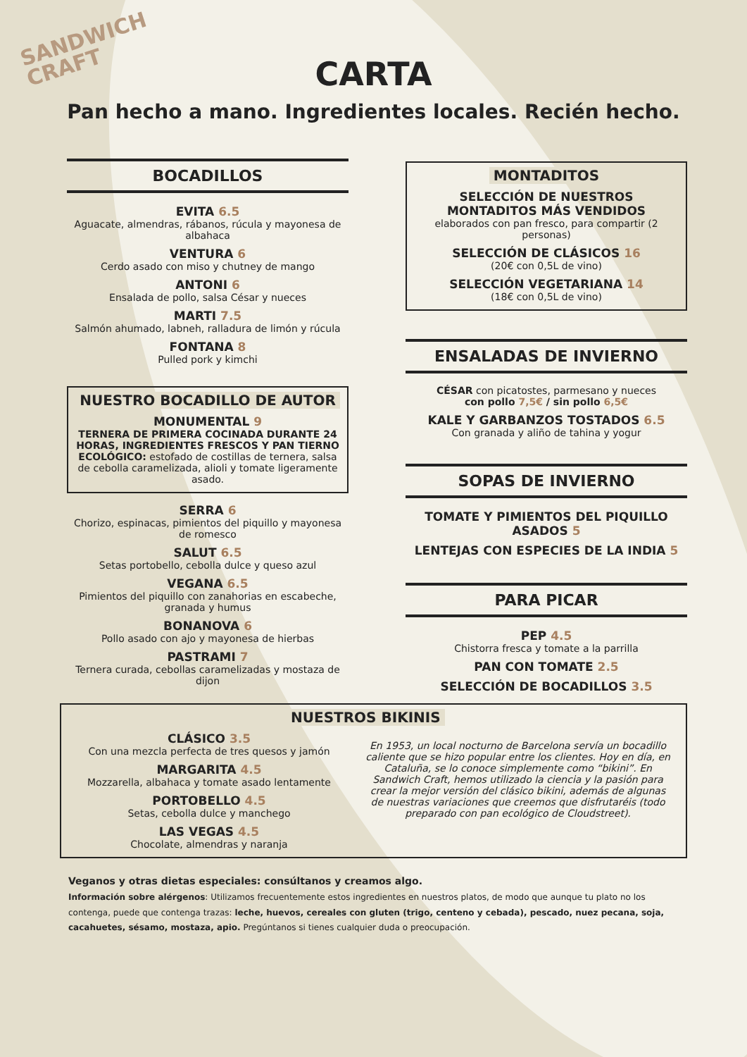SANDWICH
CRAFT
CARTA
Pan hecho a mano. Ingredientes locales. Recién hecho.
BOCADILLOS
EVITA 6.5
Aguacate, almendras, rábanos, rúcula y mayonesa de albahaca
VENTURA 6
Cerdo asado con miso y chutney de mango
ANTONI 6
Ensalada de pollo, salsa César y nueces
MARTI 7.5
Salmón ahumado, labneh, ralladura de limón y rúcula
FONTANA 8
Pulled pork y kimchi
NUESTRO BOCADILLO DE AUTOR
MONUMENTAL 9
TERNERA DE PRIMERA COCINADA DURANTE 24 HORAS, INGREDIENTES FRESCOS Y PAN TIERNO ECOLÓGICO: estofado de costillas de ternera, salsa de cebolla caramelizada, alioli y tomate ligeramente asado.
SERRA 6
Chorizo, espinacas, pimientos del piquillo y mayonesa de romesco
SALUT 6.5
Setas portobello, cebolla dulce y queso azul
VEGANA 6.5
Pimientos del piquillo con zanahorias en escabeche, granada y humus
BONANOVA 6
Pollo asado con ajo y mayonesa de hierbas
PASTRAMI 7
Ternera curada, cebollas caramelizadas y mostaza de dijon
MONTADITOS
SELECCIÓN DE NUESTROS MONTADITOS MÁS VENDIDOS
elaborados con pan fresco, para compartir (2 personas)
SELECCIÓN DE CLÁSICOS 16
(20€ con 0,5L de vino)
SELECCIÓN VEGETARIANA 14
(18€ con 0,5L de vino)
ENSALADAS DE INVIERNO
CÉSAR con picatostes, parmesano y nueces
con pollo 7,5€ / sin pollo 6,5€
KALE Y GARBANZOS TOSTADOS 6.5
Con granada y aliño de tahina y yogur
SOPAS DE INVIERNO
TOMATE Y PIMIENTOS DEL PIQUILLO ASADOS 5
LENTEJAS CON ESPECIES DE LA INDIA 5
PARA PICAR
PEP 4.5
Chistorra fresca y tomate a la parrilla
PAN CON TOMATE 2.5
SELECCIÓN DE BOCADILLOS 3.5
NUESTROS BIKINIS
CLÁSICO 3.5
Con una mezcla perfecta de tres quesos y jamón
MARGARITA 4.5
Mozzarella, albahaca y tomate asado lentamente
PORTOBELLO 4.5
Setas, cebolla dulce y manchego
LAS VEGAS 4.5
Chocolate, almendras y naranja
En 1953, un local nocturno de Barcelona servía un bocadillo caliente que se hizo popular entre los clientes. Hoy en día, en Cataluña, se lo conoce simplemente como “bikini”. En Sandwich Craft, hemos utilizado la ciencia y la pasión para crear la mejor versión del clásico bikini, además de algunas de nuestras variaciones que creemos que disfrutaréis (todo preparado con pan ecológico de Cloudstreet).
Veganos y otras dietas especiales: consúltanos y creamos algo.
Información sobre alérgenos: Utilizamos frecuentemente estos ingredientes en nuestros platos, de modo que aunque tu plato no los contenga, puede que contenga trazas: leche, huevos, cereales con gluten (trigo, centeno y cebada), pescado, nuez pecana, soja, cacahuetes, sésamo, mostaza, apio. Pregúntanos si tienes cualquier duda o preocupación.